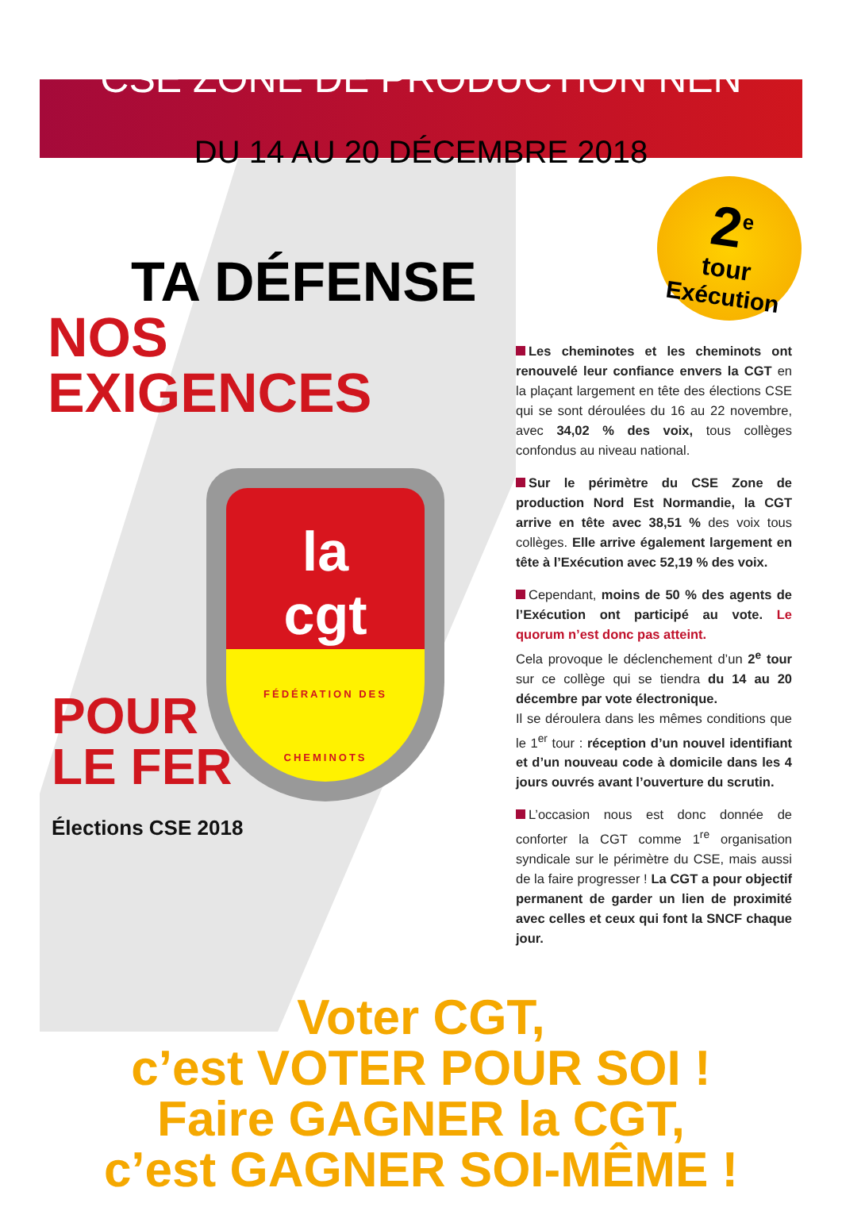CSE ZONE DE PRODUCTION NEN
DU 14 AU 20 DÉCEMBRE 2018
2<sup>e</sup>
tour
Exécution
TA DÉFENSE
NOS EXIGENCES
la
cgt
FÉDÉRATION DES CHEMINOTS
POUR
LE FER
Élections CSE 2018
Les cheminotes et les cheminots ont renouvelé leur confiance envers la CGT en la plaçant largement en tête des élections CSE qui se sont déroulées du 16 au 22 novembre, avec 34,02 % des voix, tous collèges confondus au niveau national.
Sur le périmètre du CSE Zone de production Nord Est Normandie, la CGT arrive en tête avec 38,51 % des voix tous collèges. Elle arrive également largement en tête à l’Exécution avec 52,19 % des voix.
Cependant, moins de 50 % des agents de l’Exécution ont participé au vote. Le quorum n’est donc pas atteint.
Cela provoque le déclenchement d’un 2<sup>e</sup> tour sur ce collège qui se tiendra du 14 au 20 décembre par vote électronique.
Il se déroulera dans les mêmes conditions que le 1<sup>er</sup> tour : réception d’un nouvel identifiant et d’un nouveau code à domicile dans les 4 jours ouvrés avant l’ouverture du scrutin.
L’occasion nous est donc donnée de conforter la CGT comme 1<sup>re</sup> organisation syndicale sur le périmètre du CSE, mais aussi de la faire progresser ! La CGT a pour objectif permanent de garder un lien de proximité avec celles et ceux qui font la SNCF chaque jour.
Voter CGT,
c’est VOTER POUR SOI !
Faire GAGNER la CGT,
c’est GAGNER SOI-MÊME !